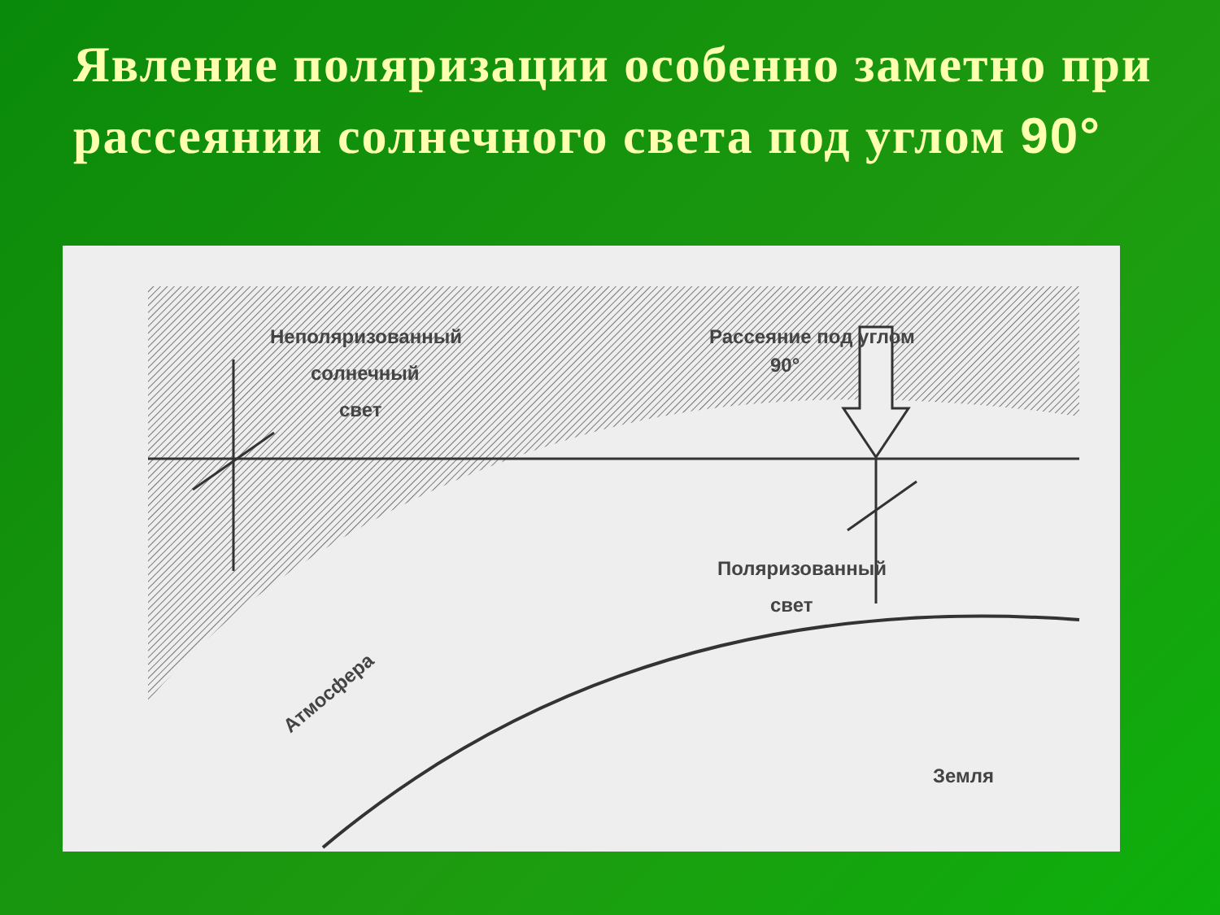Явление поляризации особенно заметно при рассеянии солнечного света под углом 90°
Неполяризованный
солнечный
свет
Рассеяние под углом
90°
Поляризованный
свет
Атмосфера
Земля